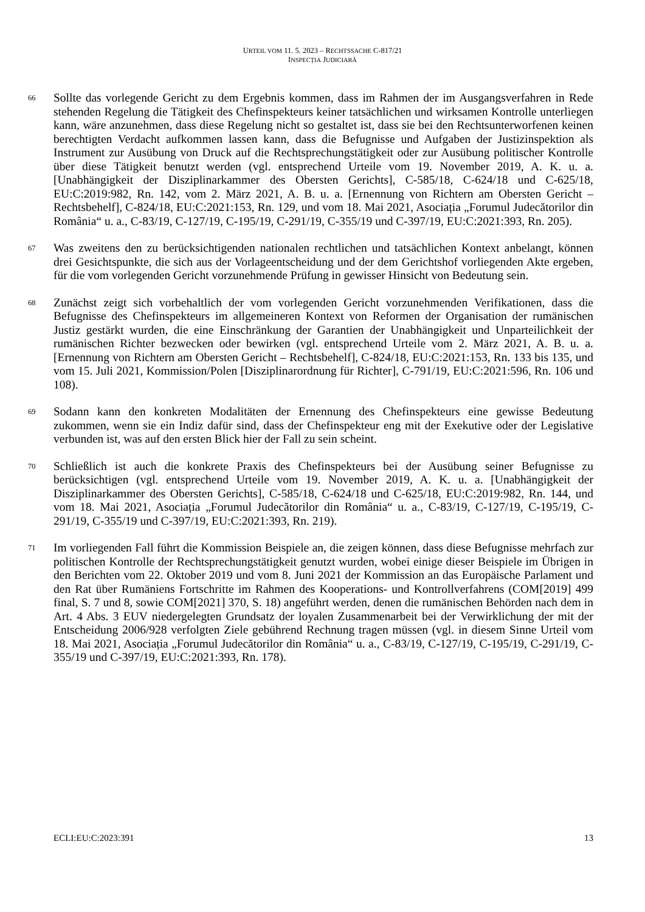URTEIL VOM 11. 5. 2023 – RECHTSSACHE C-817/21
INSPECȚIA JUDICIARĂ
66
Sollte das vorlegende Gericht zu dem Ergebnis kommen, dass im Rahmen der im Ausgangsverfahren in Rede stehenden Regelung die Tätigkeit des Chefinspekteurs keiner tatsächlichen und wirksamen Kontrolle unterliegen kann, wäre anzunehmen, dass diese Regelung nicht so gestaltet ist, dass sie bei den Rechtsunterworfenen keinen berechtigten Verdacht aufkommen lassen kann, dass die Befugnisse und Aufgaben der Justizinspektion als Instrument zur Ausübung von Druck auf die Rechtsprechungstätigkeit oder zur Ausübung politischer Kontrolle über diese Tätigkeit benutzt werden (vgl. entsprechend Urteile vom 19. November 2019, A. K. u. a. [Unabhängigkeit der Disziplinarkammer des Obersten Gerichts], C-585/18, C-624/18 und C-625/18, EU:C:2019:982, Rn. 142, vom 2. März 2021, A. B. u. a. [Ernennung von Richtern am Obersten Gericht – Rechtsbehelf], C-824/18, EU:C:2021:153, Rn. 129, und vom 18. Mai 2021, Asociația „Forumul Judecătorilor din România“ u. a., C-83/19, C-127/19, C-195/19, C-291/19, C-355/19 und C-397/19, EU:C:2021:393, Rn. 205).
67
Was zweitens den zu berücksichtigenden nationalen rechtlichen und tatsächlichen Kontext anbelangt, können drei Gesichtspunkte, die sich aus der Vorlageentscheidung und der dem Gerichtshof vorliegenden Akte ergeben, für die vom vorlegenden Gericht vorzunehmende Prüfung in gewisser Hinsicht von Bedeutung sein.
68
Zunächst zeigt sich vorbehaltlich der vom vorlegenden Gericht vorzunehmenden Verifikationen, dass die Befugnisse des Chefinspekteurs im allgemeineren Kontext von Reformen der Organisation der rumänischen Justiz gestärkt wurden, die eine Einschränkung der Garantien der Unabhängigkeit und Unparteilichkeit der rumänischen Richter bezwecken oder bewirken (vgl. entsprechend Urteile vom 2. März 2021, A. B. u. a. [Ernennung von Richtern am Obersten Gericht – Rechtsbehelf], C-824/18, EU:C:2021:153, Rn. 133 bis 135, und vom 15. Juli 2021, Kommission/Polen [Disziplinarordnung für Richter], C-791/19, EU:C:2021:596, Rn. 106 und 108).
69
Sodann kann den konkreten Modalitäten der Ernennung des Chefinspekteurs eine gewisse Bedeutung zukommen, wenn sie ein Indiz dafür sind, dass der Chefinspekteur eng mit der Exekutive oder der Legislative verbunden ist, was auf den ersten Blick hier der Fall zu sein scheint.
70
Schließlich ist auch die konkrete Praxis des Chefinspekteurs bei der Ausübung seiner Befugnisse zu berücksichtigen (vgl. entsprechend Urteile vom 19. November 2019, A. K. u. a. [Unabhängigkeit der Disziplinarkammer des Obersten Gerichts], C-585/18, C-624/18 und C-625/18, EU:C:2019:982, Rn. 144, und vom 18. Mai 2021, Asociația „Forumul Judecătorilor din România“ u. a., C-83/19, C-127/19, C-195/19, C-291/19, C-355/19 und C-397/19, EU:C:2021:393, Rn. 219).
71
Im vorliegenden Fall führt die Kommission Beispiele an, die zeigen können, dass diese Befugnisse mehrfach zur politischen Kontrolle der Rechtsprechungstätigkeit genutzt wurden, wobei einige dieser Beispiele im Übrigen in den Berichten vom 22. Oktober 2019 und vom 8. Juni 2021 der Kommission an das Europäische Parlament und den Rat über Rumäniens Fortschritte im Rahmen des Kooperations- und Kontrollverfahrens (COM[2019] 499 final, S. 7 und 8, sowie COM[2021] 370, S. 18) angeführt werden, denen die rumänischen Behörden nach dem in Art. 4 Abs. 3 EUV niedergelegten Grundsatz der loyalen Zusammenarbeit bei der Verwirklichung der mit der Entscheidung 2006/928 verfolgten Ziele gebührend Rechnung tragen müssen (vgl. in diesem Sinne Urteil vom 18. Mai 2021, Asociația „Forumul Judecătorilor din România“ u. a., C-83/19, C-127/19, C-195/19, C-291/19, C-355/19 und C-397/19, EU:C:2021:393, Rn. 178).
ECLI:EU:C:2023:391 13